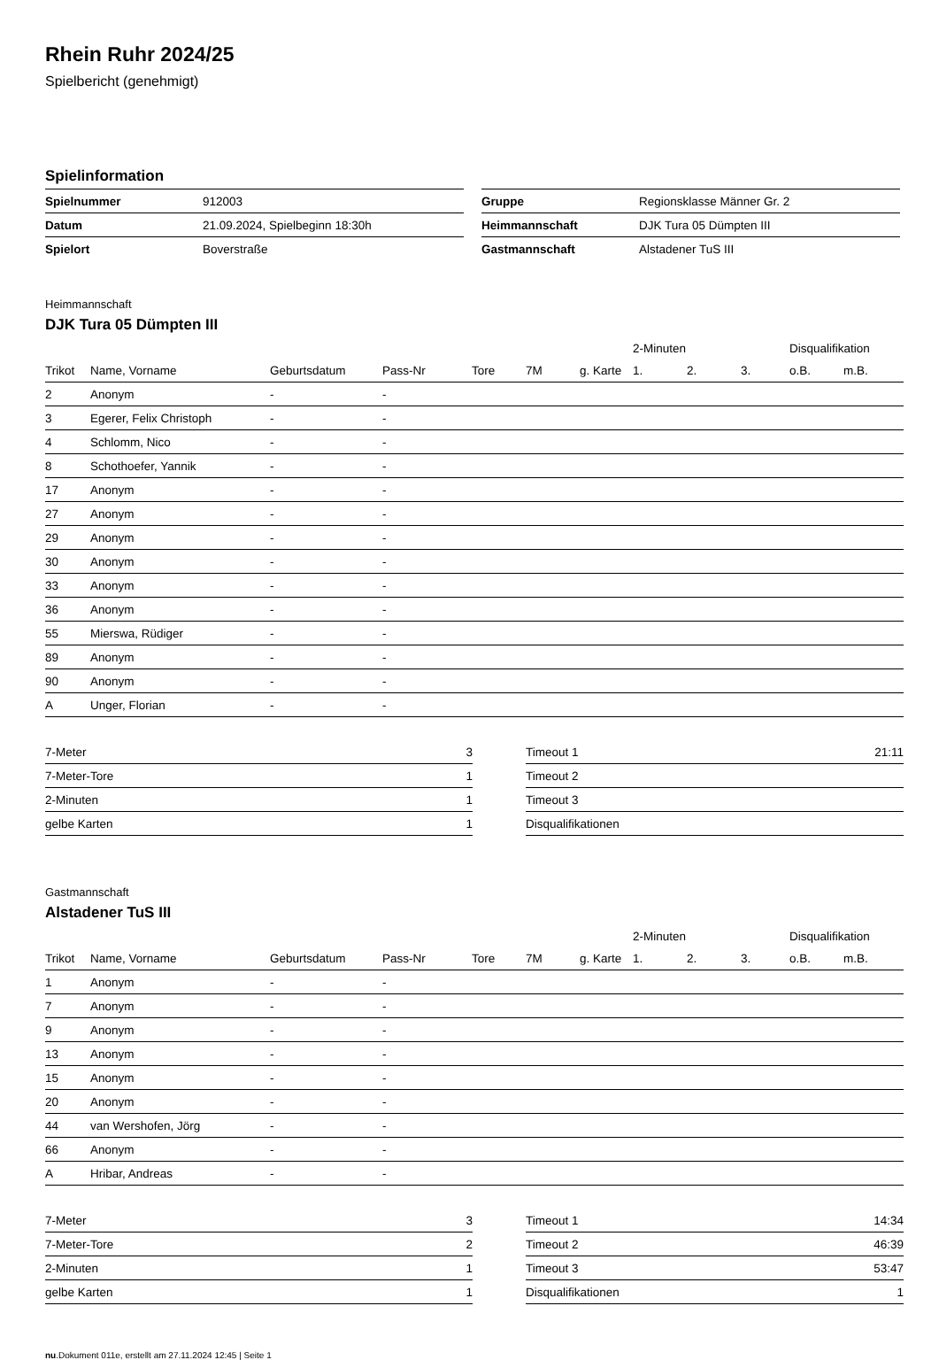Rhein Ruhr 2024/25
Spielbericht (genehmigt)
Spielinformation
| Spielnummer | 912003 |
| Datum | 21.09.2024, Spielbeginn 18:30h |
| Spielort | Boverstraße |
| Gruppe | Regionsklasse Männer Gr. 2 |
| Heimmannschaft | DJK Tura 05 Dümpten III |
| Gastmannschaft | Alstadener TuS III |
Heimmannschaft
DJK Tura 05 Dümpten III
| | | | | | | | 2-Minuten | | | Disqualifikation | |
| --- | --- | --- | --- | --- | --- | --- | --- | --- | --- | --- | --- |
| Trikot | Name, Vorname | Geburtsdatum | Pass-Nr | Tore | 7M | g. Karte | 1. | 2. | 3. | o.B. | m.B. |
| 2 | Anonym | - | - | | | | | | | | |
| 3 | Egerer, Felix Christoph | - | - | | | | | | | | |
| 4 | Schlomm, Nico | - | - | | | | | | | | |
| 8 | Schothoefer, Yannik | - | - | | | | | | | | |
| 17 | Anonym | - | - | | | | | | | | |
| 27 | Anonym | - | - | | | | | | | | |
| 29 | Anonym | - | - | | | | | | | | |
| 30 | Anonym | - | - | | | | | | | | |
| 33 | Anonym | - | - | | | | | | | | |
| 36 | Anonym | - | - | | | | | | | | |
| 55 | Mierswa, Rüdiger | - | - | | | | | | | | |
| 89 | Anonym | - | - | | | | | | | | |
| 90 | Anonym | - | - | | | | | | | | |
| A | Unger, Florian | - | - | | | | | | | | |
| 7-Meter | 3 |
| 7-Meter-Tore | 1 |
| 2-Minuten | 1 |
| gelbe Karten | 1 |
| Timeout 1 | 21:11 |
| Timeout 2 | |
| Timeout 3 | |
| Disqualifikationen | |
Gastmannschaft
Alstadener TuS III
| | | | | | | | 2-Minuten | | | Disqualifikation | |
| --- | --- | --- | --- | --- | --- | --- | --- | --- | --- | --- | --- |
| Trikot | Name, Vorname | Geburtsdatum | Pass-Nr | Tore | 7M | g. Karte | 1. | 2. | 3. | o.B. | m.B. |
| 1 | Anonym | - | - | | | | | | | | |
| 7 | Anonym | - | - | | | | | | | | |
| 9 | Anonym | - | - | | | | | | | | |
| 13 | Anonym | - | - | | | | | | | | |
| 15 | Anonym | - | - | | | | | | | | |
| 20 | Anonym | - | - | | | | | | | | |
| 44 | van Wershofen, Jörg | - | - | | | | | | | | |
| 66 | Anonym | - | - | | | | | | | | |
| A | Hribar, Andreas | - | - | | | | | | | | |
| 7-Meter | 3 |
| 7-Meter-Tore | 2 |
| 2-Minuten | 1 |
| gelbe Karten | 1 |
| Timeout 1 | 14:34 |
| Timeout 2 | 46:39 |
| Timeout 3 | 53:47 |
| Disqualifikationen | 1 |
nu.Dokument 011e, erstellt am 27.11.2024 12:45 | Seite 1